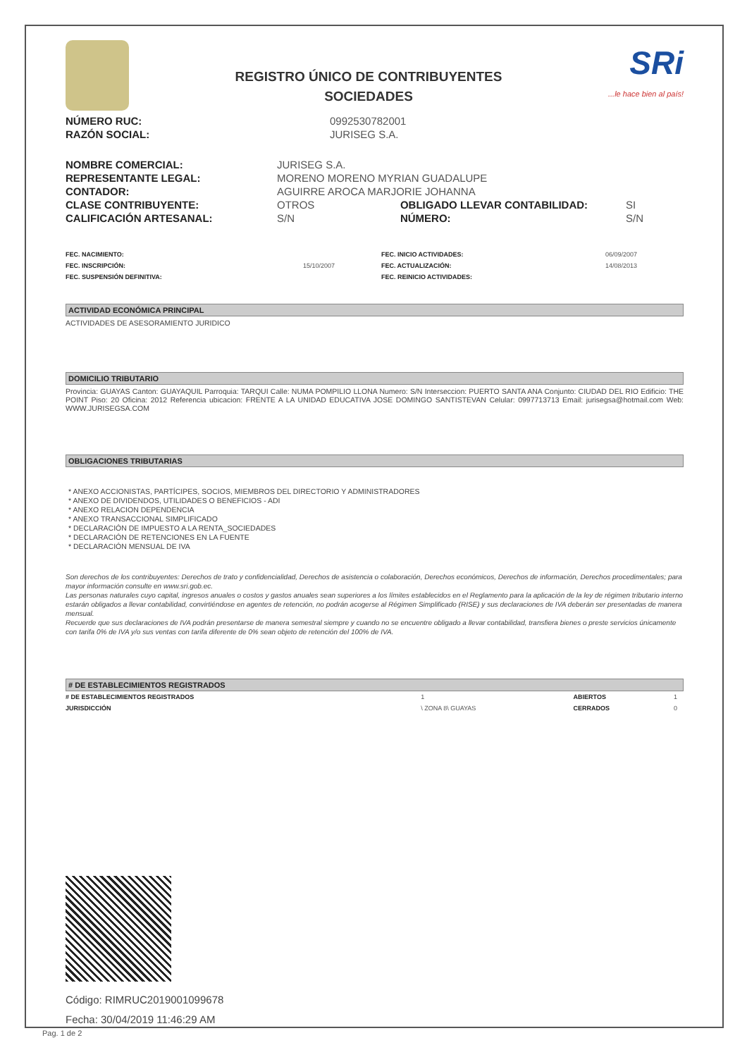REGISTRO ÚNICO DE CONTRIBUYENTES
SOCIEDADES
SRi...le hace bien al país!
| NÚMERO RUC: | 0992530782001 |
| RAZÓN SOCIAL: | JURISEG S.A. |
| NOMBRE COMERCIAL: | JURISEG S.A. | | |
| REPRESENTANTE LEGAL: | MORENO MORENO MYRIAN GUADALUPE | | |
| CONTADOR: | AGUIRRE AROCA MARJORIE JOHANNA | | |
| CLASE CONTRIBUYENTE: | OTROS | OBLIGADO LLEVAR CONTABILIDAD: | SI |
| CALIFICACIÓN ARTESANAL: | S/N | NÚMERO: | S/N |
| FEC. NACIMIENTO: | | FEC. INICIO ACTIVIDADES: | 06/09/2007 |
| FEC. INSCRIPCIÓN: | 15/10/2007 | FEC. ACTUALIZACIÓN: | 14/08/2013 |
| FEC. SUSPENSIÓN DEFINITIVA: | | FEC. REINICIO ACTIVIDADES: | |
ACTIVIDAD ECONÓMICA PRINCIPAL
ACTIVIDADES DE ASESORAMIENTO JURIDICO
DOMICILIO TRIBUTARIO
Provincia: GUAYAS Canton: GUAYAQUIL Parroquia: TARQUI Calle: NUMA POMPILIO LLONA Numero: S/N Interseccion: PUERTO SANTA ANA Conjunto: CIUDAD DEL RIO Edificio: THE POINT Piso: 20 Oficina: 2012 Referencia ubicacion: FRENTE A LA UNIDAD EDUCATIVA JOSE DOMINGO SANTISTEVAN Celular: 0997713713 Email: jurisegsa@hotmail.com Web: WWW.JURISEGSA.COM
OBLIGACIONES TRIBUTARIAS
* ANEXO ACCIONISTAS, PARTÍCIPES, SOCIOS, MIEMBROS DEL DIRECTORIO Y ADMINISTRADORES
* ANEXO DE DIVIDENDOS, UTILIDADES O BENEFICIOS - ADI
* ANEXO RELACION DEPENDENCIA
* ANEXO TRANSACCIONAL SIMPLIFICADO
* DECLARACIÓN DE IMPUESTO A LA RENTA_SOCIEDADES
* DECLARACIÓN DE RETENCIONES EN LA FUENTE
* DECLARACIÓN MENSUAL DE IVA
Son derechos de los contribuyentes: Derechos de trato y confidencialidad, Derechos de asistencia o colaboración, Derechos económicos, Derechos de información, Derechos procedimentales; para mayor información consulte en www.sri.gob.ec.
Las personas naturales cuyo capital, ingresos anuales o costos y gastos anuales sean superiores a los límites establecidos en el Reglamento para la aplicación de la ley de régimen tributario interno estarán obligados a llevar contabilidad, convirtiéndose en agentes de retención, no podrán acogerse al Régimen Simplificado (RISE) y sus declaraciones de IVA deberán ser presentadas de manera mensual.
Recuerde que sus declaraciones de IVA podrán presentarse de manera semestral siempre y cuando no se encuentre obligado a llevar contabilidad, transfiera bienes o preste servicios únicamente con tarifa 0% de IVA y/o sus ventas con tarifa diferente de 0% sean objeto de retención del 100% de IVA.
# DE ESTABLECIMIENTOS REGISTRADOS
| # DE ESTABLECIMIENTOS REGISTRADOS | 1 | ABIERTOS | 1 |
| JURISDICCIÓN | \ ZONA 8\ GUAYAS | CERRADOS | 0 |
Código: RIMRUC2019001099678
Fecha: 30/04/2019 11:46:29 AM
Pag. 1 de 2